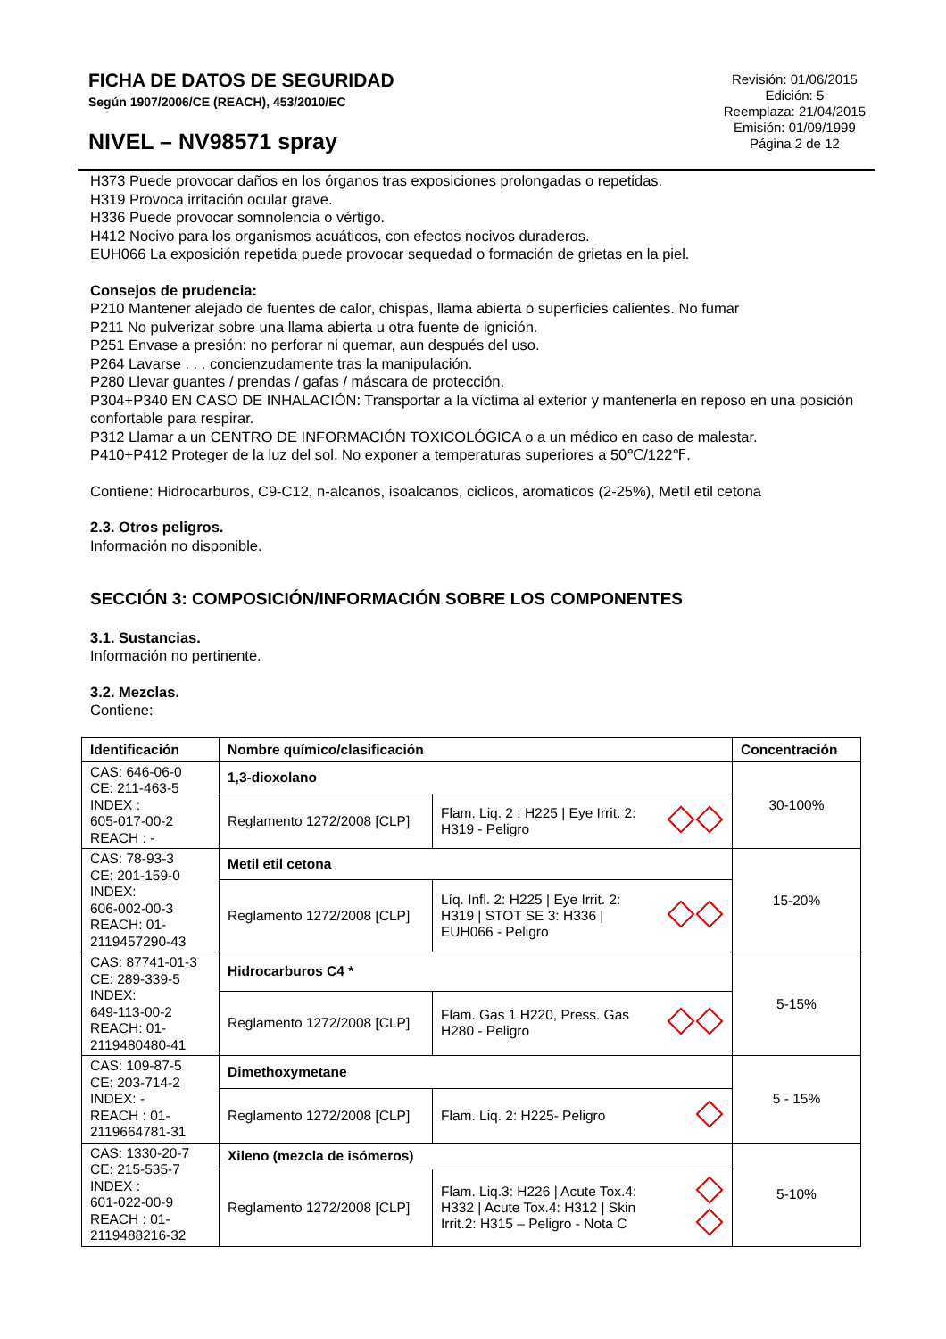FICHA DE DATOS DE SEGURIDAD
Según 1907/2006/CE (REACH), 453/2010/EC
NIVEL – NV98571 spray
Revisión: 01/06/2015
Edición: 5
Reemplaza: 21/04/2015
Emisión: 01/09/1999
Página 2 de 12
H373 Puede provocar daños en los órganos tras exposiciones prolongadas o repetidas.
H319 Provoca irritación ocular grave.
H336 Puede provocar somnolencia o vértigo.
H412 Nocivo para los organismos acuáticos, con efectos nocivos duraderos.
EUH066 La exposición repetida puede provocar sequedad o formación de grietas en la piel.
Consejos de prudencia:
P210 Mantener alejado de fuentes de calor, chispas, llama abierta o superficies calientes. No fumar
P211 No pulverizar sobre una llama abierta u otra fuente de ignición.
P251 Envase a presión: no perforar ni quemar, aun después del uso.
P264 Lavarse . . . concienzudamente tras la manipulación.
P280 Llevar guantes / prendas / gafas / máscara de protección.
P304+P340 EN CASO DE INHALACIÓN: Transportar a la víctima al exterior y mantenerla en reposo en una posición confortable para respirar.
P312 Llamar a un CENTRO DE INFORMACIÓN TOXICOLÓGICA o a un médico en caso de malestar.
P410+P412 Proteger de la luz del sol. No exponer a temperaturas superiores a 50℃/122℉.
Contiene: Hidrocarburos, C9-C12, n-alcanos, isoalcanos, ciclicos, aromaticos (2-25%), Metil etil cetona
2.3. Otros peligros.
Información no disponible.
SECCIÓN 3: COMPOSICIÓN/INFORMACIÓN SOBRE LOS COMPONENTES
3.1. Sustancias.
Información no pertinente.
3.2. Mezclas.
Contiene:
| Identificación | Nombre químico/clasificación | | Concentración |
| --- | --- | --- | --- |
| CAS: 646-06-0 CE: 211-463-5 INDEX : 605-017-00-2 REACH : - | 1,3-dioxolano | | 30-100% |
| | Reglamento 1272/2008 [CLP] | Flam. Liq. 2 : H225 / Eye Irrit. 2: H319 - Peligro | |
| CAS: 78-93-3 CE: 201-159-0 INDEX: 606-002-00-3 REACH: 01- 2119457290-43 | Metil etil cetona | | 15-20% |
| | Reglamento 1272/2008 [CLP] | Líq. Infl. 2: H225 / Eye Irrit. 2: H319 / STOT SE 3: H336 / EUH066 - Peligro | |
| CAS: 87741-01-3 CE: 289-339-5 INDEX: 649-113-00-2 REACH: 01- 2119480480-41 | Hidrocarburos C4 * | | 5-15% |
| | Reglamento 1272/2008 [CLP] | Flam. Gas 1 H220, Press. Gas H280 - Peligro | |
| CAS: 109-87-5 CE: 203-714-2 INDEX: - REACH : 01- 2119664781-31 | Dimethoxymetane | | 5 - 15% |
| | Reglamento 1272/2008 [CLP] | Flam. Liq. 2: H225- Peligro | |
| CAS: 1330-20-7 CE: 215-535-7 INDEX : 601-022-00-9 REACH : 01- 2119488216-32 | Xileno (mezcla de isómeros) | | 5-10% |
| | Reglamento 1272/2008 [CLP] | Flam. Liq.3: H226 / Acute Tox.4: H332 / Acute Tox.4: H312 / Skin Irrit.2: H315 – Peligro - Nota C | |